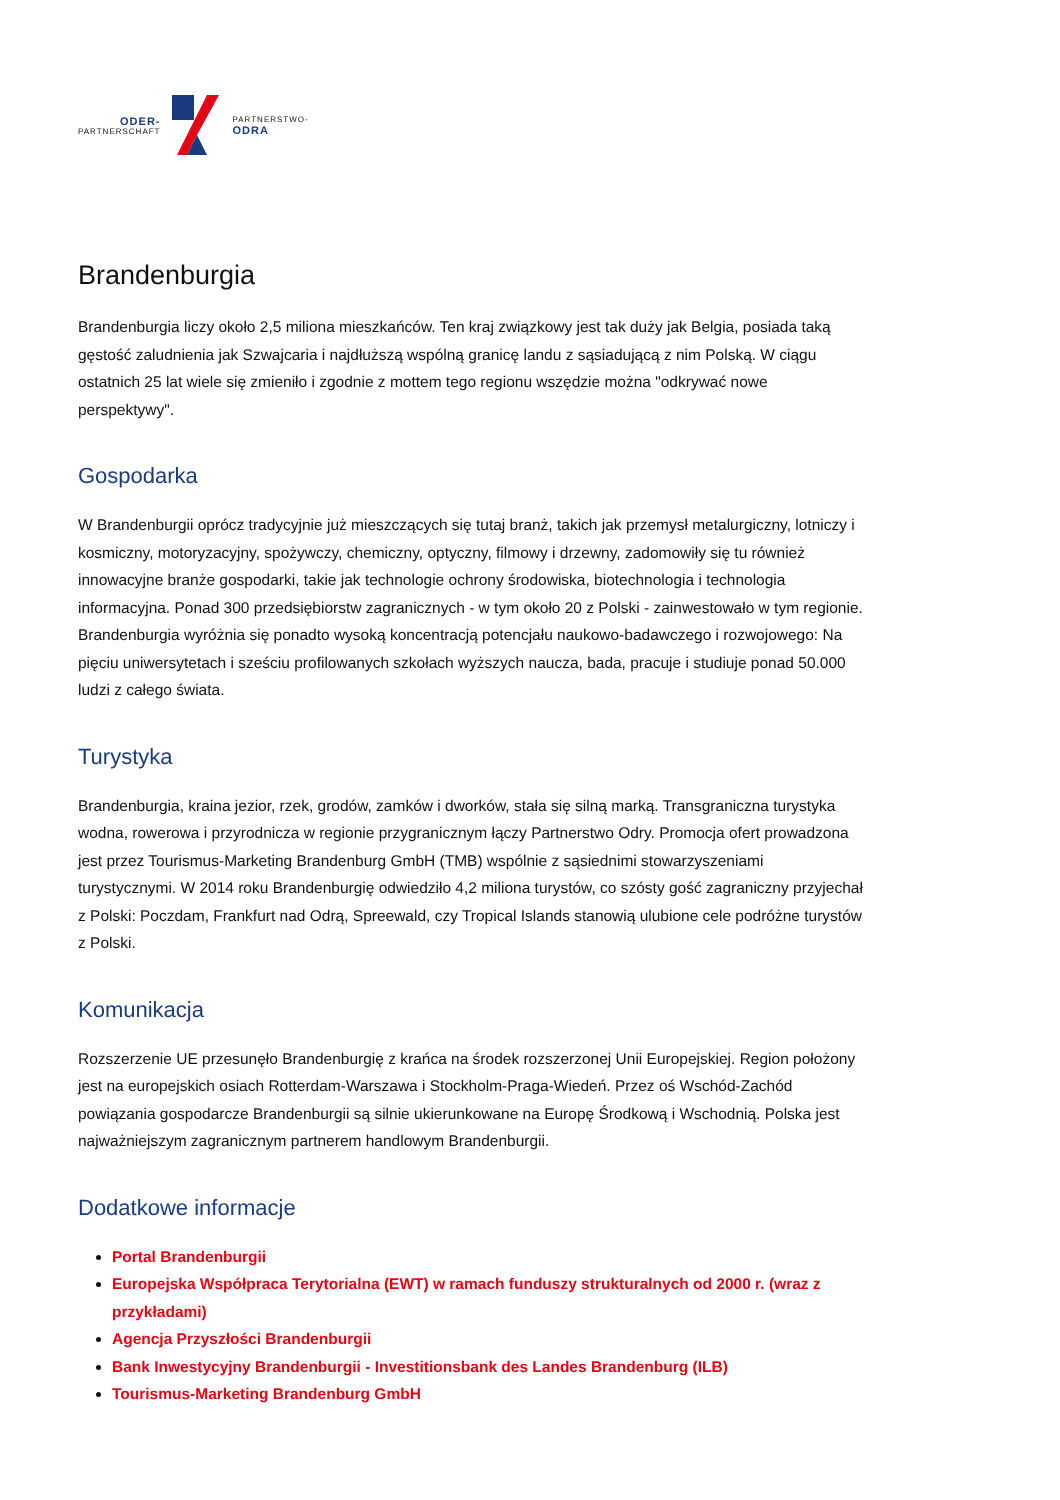ODER-
PARTNERSCHAFT
PARTNERSTWO-
ODRA
Brandenburgia
Brandenburgia liczy około 2,5 miliona mieszkańców. Ten kraj związkowy jest tak duży jak Belgia, posiada taką gęstość zaludnienia jak Szwajcaria i najdłuższą wspólną granicę landu z sąsiadującą z nim Polską. W ciągu ostatnich 25 lat wiele się zmieniło i zgodnie z mottem tego regionu wszędzie można "odkrywać nowe perspektywy".
Gospodarka
W Brandenburgii oprócz tradycyjnie już mieszczących się tutaj branż, takich jak przemysł metalurgiczny, lotniczy i kosmiczny, motoryzacyjny, spożywczy, chemiczny, optyczny, filmowy i drzewny, zadomowiły się tu również innowacyjne branże gospodarki, takie jak technologie ochrony środowiska, biotechnologia i technologia informacyjna. Ponad 300 przedsiębiorstw zagranicznych - w tym około 20 z Polski - zainwestowało w tym regionie. Brandenburgia wyróżnia się ponadto wysoką koncentracją potencjału naukowo-badawczego i rozwojowego: Na pięciu uniwersytetach i sześciu profilowanych szkołach wyższych naucza, bada, pracuje i studiuje ponad 50.000 ludzi z całego świata.
Turystyka
Brandenburgia, kraina jezior, rzek, grodów, zamków i dworków, stała się silną marką. Transgraniczna turystyka wodna, rowerowa i przyrodnicza w regionie przygranicznym łączy Partnerstwo Odry. Promocja ofert prowadzona jest przez Tourismus-Marketing Brandenburg GmbH (TMB) wspólnie z sąsiednimi stowarzyszeniami turystycznymi. W 2014 roku Brandenburgię odwiedziło 4,2 miliona turystów, co szósty gość zagraniczny przyjechał z Polski: Poczdam, Frankfurt nad Odrą, Spreewald, czy Tropical Islands stanowią ulubione cele podróżne turystów z Polski.
Komunikacja
Rozszerzenie UE przesunęło Brandenburgię z krańca na środek rozszerzonej Unii Europejskiej. Region położony jest na europejskich osiach Rotterdam-Warszawa i Stockholm-Praga-Wiedeń. Przez oś Wschód-Zachód powiązania gospodarcze Brandenburgii są silnie ukierunkowane na Europę Środkową i Wschodnią. Polska jest najważniejszym zagranicznym partnerem handlowym Brandenburgii.
Dodatkowe informacje
Portal Brandenburgii
Europejska Współpraca Terytorialna (EWT) w ramach funduszy strukturalnych od 2000 r. (wraz z przykładami)
Agencja Przyszłości Brandenburgii
Bank Inwestycyjny Brandenburgii - Investitionsbank des Landes Brandenburg (ILB)
Tourismus-Marketing Brandenburg GmbH